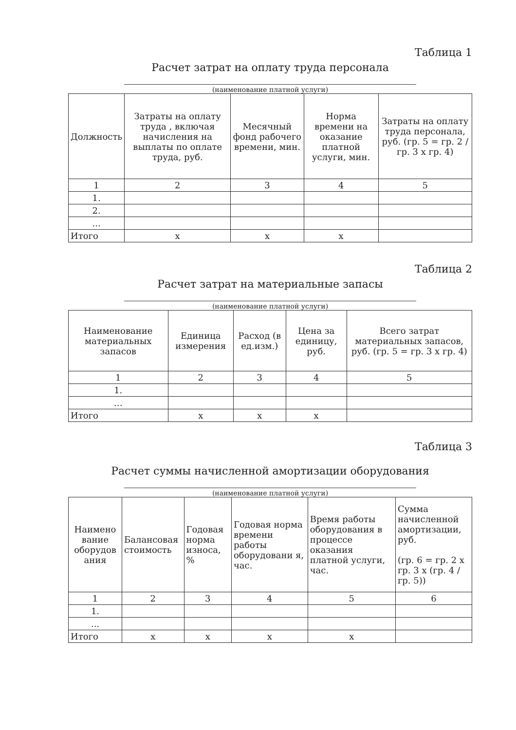Таблица 1
Расчет затрат на оплату труда персонала
(наименование платной услуги)
| Должность | Затраты на оплату труда , включая начисления на выплаты по оплате труда, руб. | Месячный фонд рабочего времени, мин. | Норма времени на оказание платной услуги, мин. | Затраты на оплату труда персонала, руб. (гр. 5 = гр. 2 / гр. 3 х гр. 4) |
| --- | --- | --- | --- | --- |
| 1 | 2 | 3 | 4 | 5 |
| 1. | | | | |
| 2. | | | | |
| ... | | | | |
| Итого | х | х | х | |
Таблица 2
Расчет затрат на материальные запасы
(наименование платной услуги)
| Наименование материальных запасов | Единица измерения | Расход (в ед.изм.) | Цена за единицу, руб. | Всего затрат материальных запасов, руб. (гр. 5 = гр. 3 х гр. 4) |
| --- | --- | --- | --- | --- |
| 1 | 2 | 3 | 4 | 5 |
| 1. | | | | |
| … | | | | |
| Итого | х | х | х | |
Таблица 3
Расчет суммы начисленной амортизации оборудования
(наименование платной услуги)
| Наимено вание оборудов ания | Балансовая стоимость | Годовая норма износа, % | Годовая норма времени работы оборудовани я, час. | Время работы оборудования в процессе оказания платной услуги, час. | Сумма начисленной амортизации, руб. (гр. 6 = гр. 2 х гр. 3 х (гр. 4 / гр. 5)) |
| --- | --- | --- | --- | --- | --- |
| 1 | 2 | 3 | 4 | 5 | 6 |
| 1. | | | | | |
| ... | | | | | |
| Итого | х | х | х | х | |